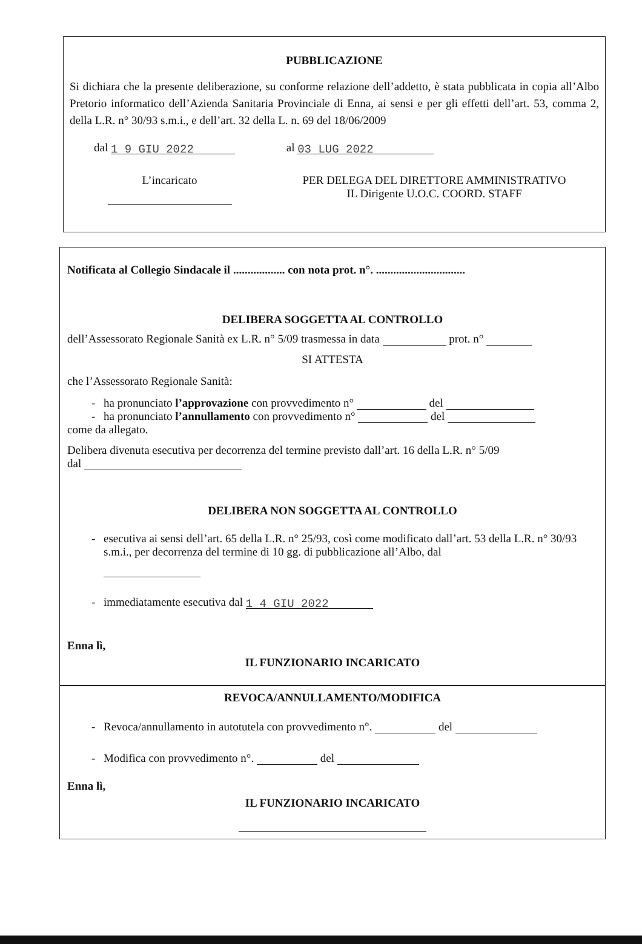PUBBLICAZIONE
Si dichiara che la presente deliberazione, su conforme relazione dell’addetto, è stata pubblicata in copia all’Albo Pretorio informatico dell’Azienda Sanitaria Provinciale di Enna, ai sensi e per gli effetti dell’art. 53, comma 2, della L.R. n° 30/93 s.m.i., e dell’art. 32 della L. n. 69 del 18/06/2009
dal 1 9 GIU 2022 al 03 LUG 2022
L’incaricato
PER DELEGA DEL DIRETTORE AMMINISTRATIVO
IL Dirigente U.O.C. COORD. STAFF
Notificata al Collegio Sindacale il .................. con nota prot. n°. ...............................
DELIBERA SOGGETTA AL CONTROLLO
dell’Assessorato Regionale Sanità ex L.R. n° 5/09 trasmessa in data prot. n°
SI ATTESTA
che l’Assessorato Regionale Sanità:
- ha pronunciato l’approvazione con provvedimento n° del
- ha pronunciato l’annullamento con provvedimento n° del
come da allegato.
Delibera divenuta esecutiva per decorrenza del termine previsto dall’art. 16 della L.R. n° 5/09
dal
DELIBERA NON SOGGETTA AL CONTROLLO
- esecutiva ai sensi dell’art. 65 della L.R. n° 25/93, così come modificato dall’art. 53 della L.R. n° 30/93 s.m.i., per decorrenza del termine di 10 gg. di pubblicazione all’Albo, dal
- immediatamente esecutiva dal 1 4 GIU 2022
Enna lì,
IL FUNZIONARIO INCARICATO
REVOCA/ANNULLAMENTO/MODIFICA
- Revoca/annullamento in autotutela con provvedimento n°. del
- Modifica con provvedimento n°. del
Enna lì,
IL FUNZIONARIO INCARICATO